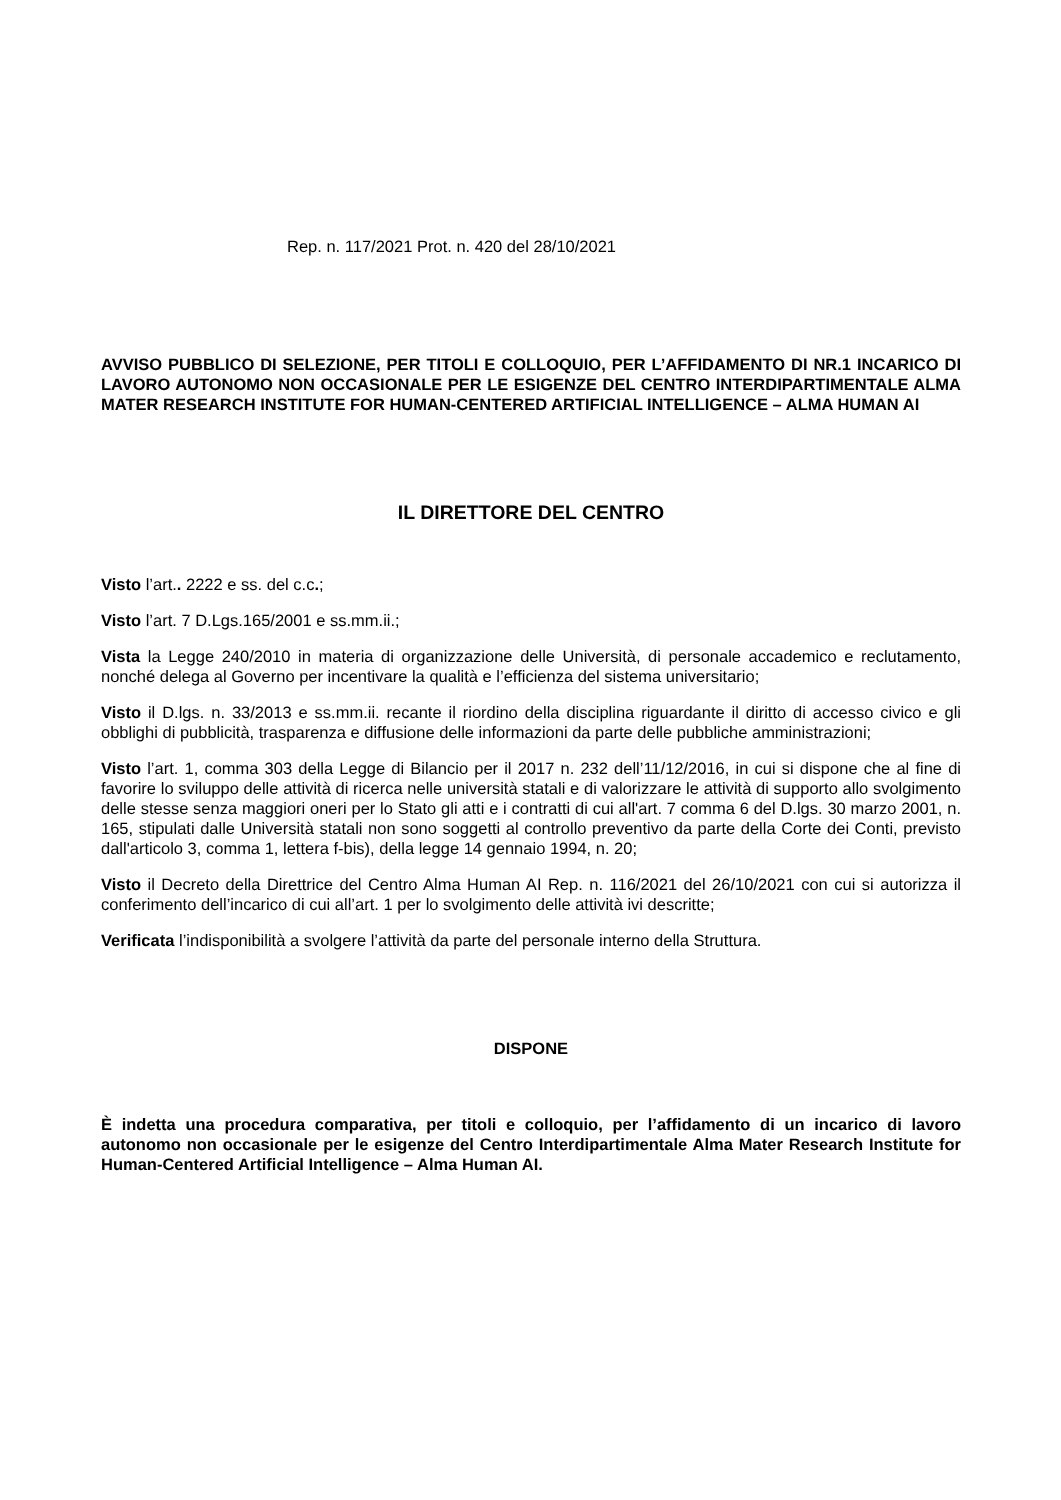Rep. n. 117/2021 Prot. n. 420 del 28/10/2021
AVVISO PUBBLICO DI SELEZIONE, PER TITOLI E COLLOQUIO, PER L’AFFIDAMENTO DI NR.1 INCARICO DI LAVORO AUTONOMO NON OCCASIONALE PER LE ESIGENZE DEL CENTRO INTERDIPARTIMENTALE ALMA MATER RESEARCH INSTITUTE FOR HUMAN-CENTERED ARTIFICIAL INTELLIGENCE – ALMA HUMAN AI
IL DIRETTORE DEL CENTRO
Visto l’art.. 2222 e ss. del c.c.;
Visto l’art. 7 D.Lgs.165/2001 e ss.mm.ii.;
Vista la Legge 240/2010 in materia di organizzazione delle Università, di personale accademico e reclutamento, nonché delega al Governo per incentivare la qualità e l’efficienza del sistema universitario;
Visto il D.lgs. n. 33/2013 e ss.mm.ii. recante il riordino della disciplina riguardante il diritto di accesso civico e gli obblighi di pubblicità, trasparenza e diffusione delle informazioni da parte delle pubbliche amministrazioni;
Visto l’art. 1, comma 303 della Legge di Bilancio per il 2017 n. 232 dell’11/12/2016, in cui si dispone che al fine di favorire lo sviluppo delle attività di ricerca nelle università statali e di valorizzare le attività di supporto allo svolgimento delle stesse senza maggiori oneri per lo Stato gli atti e i contratti di cui all'art. 7 comma 6 del D.lgs. 30 marzo 2001, n. 165, stipulati dalle Università statali non sono soggetti al controllo preventivo da parte della Corte dei Conti, previsto dall'articolo 3, comma 1, lettera f-bis), della legge 14 gennaio 1994, n. 20;
Visto il Decreto della Direttrice del Centro Alma Human AI Rep. n. 116/2021 del 26/10/2021 con cui si autorizza il conferimento dell’incarico di cui all’art. 1 per lo svolgimento delle attività ivi descritte;
Verificata l’indisponibilità a svolgere l’attività da parte del personale interno della Struttura.
DISPONE
È indetta una procedura comparativa, per titoli e colloquio, per l’affidamento di un incarico di lavoro autonomo non occasionale per le esigenze del Centro Interdipartimentale Alma Mater Research Institute for Human-Centered Artificial Intelligence – Alma Human AI.